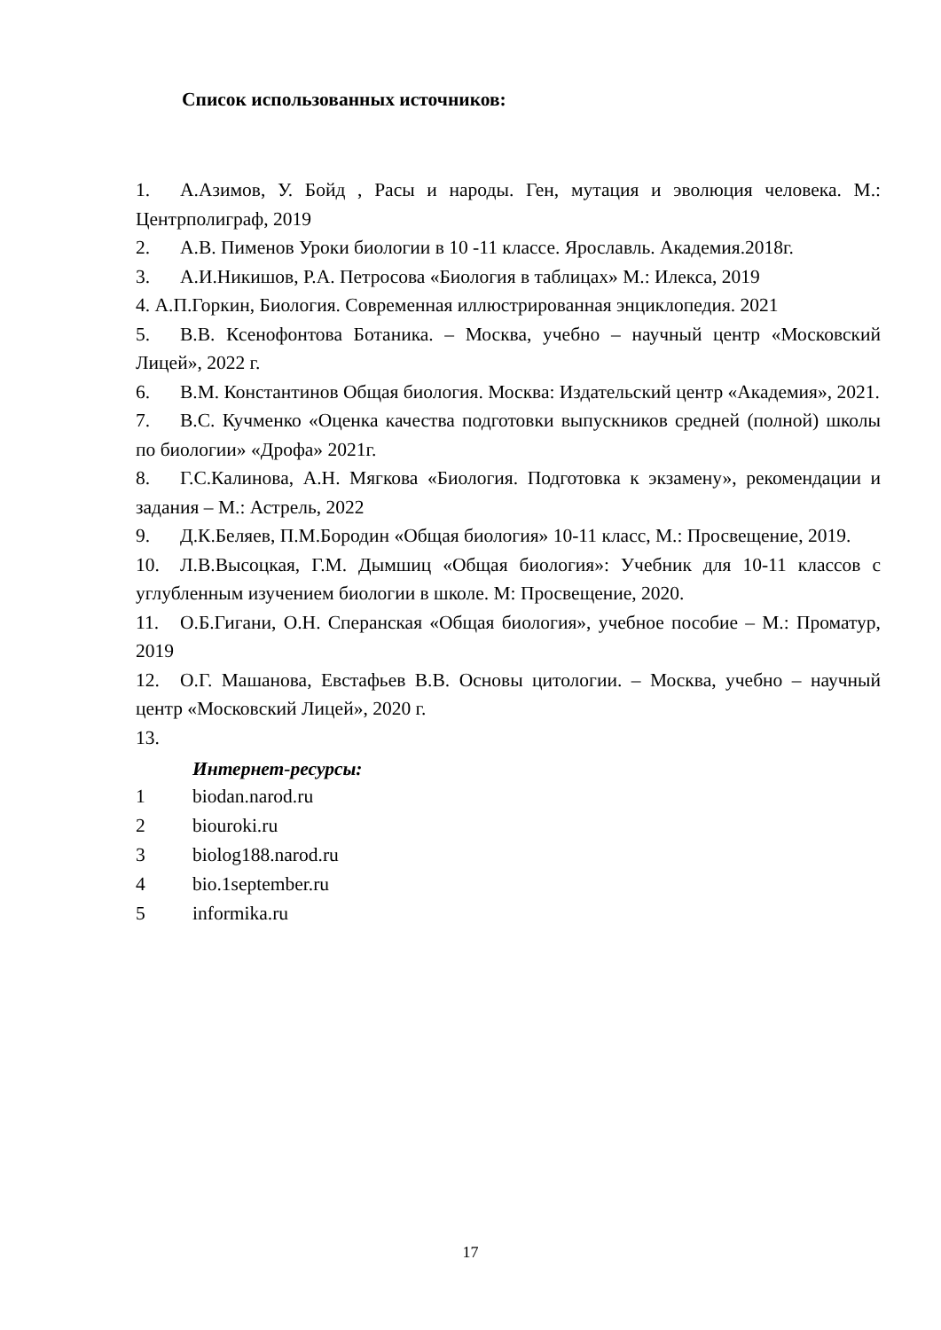Список использованных источников:
1. А.Азимов, У. Бойд , Расы и народы. Ген, мутация и эволюция человека. М.: Центрполиграф, 2019
2. А.В. Пименов Уроки биологии в 10 -11 классе. Ярославль. Академия.2018г.
3. А.И.Никишов, Р.А. Петросова «Биология в таблицах» М.: Илекса, 2019
4. А.П.Горкин, Биология. Современная иллюстрированная энциклопедия. 2021
5. В.В. Ксенофонтова Ботаника. – Москва, учебно – научный центр «Московский Лицей», 2022 г.
6. В.М. Константинов Общая биология. Москва: Издательский центр «Академия», 2021.
7. В.С. Кучменко «Оценка качества подготовки выпускников средней (полной) школы по биологии» «Дрофа» 2021г.
8. Г.С.Калинова, А.Н. Мягкова «Биология. Подготовка к экзамену», рекомендации и задания – М.: Астрель, 2022
9. Д.К.Беляев, П.М.Бородин «Общая биология» 10-11 класс, М.: Просвещение, 2019.
10. Л.В.Высоцкая, Г.М. Дымшиц «Общая биология»: Учебник для 10-11 классов с углубленным изучением биологии в школе. М: Просвещение, 2020.
11. О.Б.Гигани, О.Н. Сперанская «Общая биология», учебное пособие – М.: Проматур, 2019
12. О.Г. Машанова, Евстафьев В.В. Основы цитологии. – Москва, учебно – научный центр «Московский Лицей», 2020 г.
13.
Интернет-ресурсы:
1 biodan.narod.ru
2 biouroki.ru
3 biolog188.narod.ru
4 bio.1september.ru
5 informika.ru
17